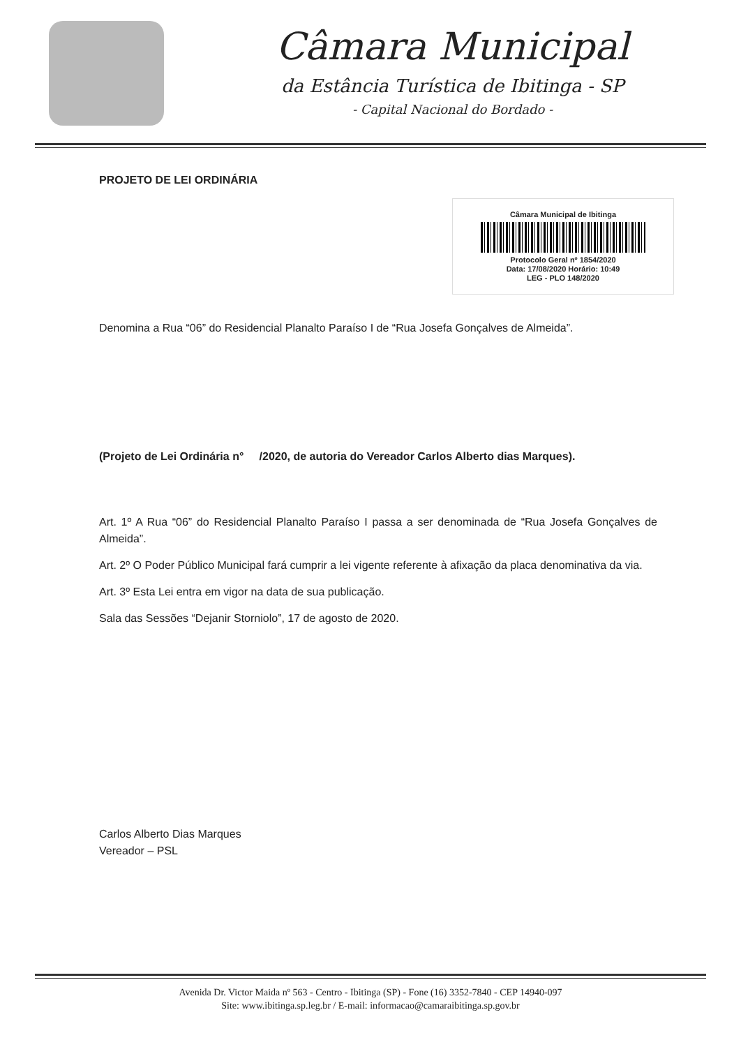Câmara Municipal
da Estância Turística de Ibitinga - SP
- Capital Nacional do Bordado -
PROJETO DE LEI ORDINÁRIA
Câmara Municipal de Ibitinga
Protocolo Geral nº 1854/2020
Data: 17/08/2020 Horário: 10:49
LEG - PLO 148/2020
Denomina a Rua “06” do Residencial Planalto Paraíso I de “Rua Josefa Gonçalves de Almeida”.
(Projeto de Lei Ordinária n° /2020, de autoria do Vereador Carlos Alberto dias Marques).
Art. 1º A Rua “06” do Residencial Planalto Paraíso I passa a ser denominada de “Rua Josefa Gonçalves de Almeida”.
Art. 2º O Poder Público Municipal fará cumprir a lei vigente referente à afixação da placa denominativa da via.
Art. 3º Esta Lei entra em vigor na data de sua publicação.
Sala das Sessões “Dejanir Storniolo”, 17 de agosto de 2020.
Carlos Alberto Dias Marques
Vereador – PSL
Avenida Dr. Victor Maida nº 563 - Centro - Ibitinga (SP) - Fone (16) 3352-7840 - CEP 14940-097
Site: www.ibitinga.sp.leg.br / E-mail: informacao@camaraibitinga.sp.gov.br